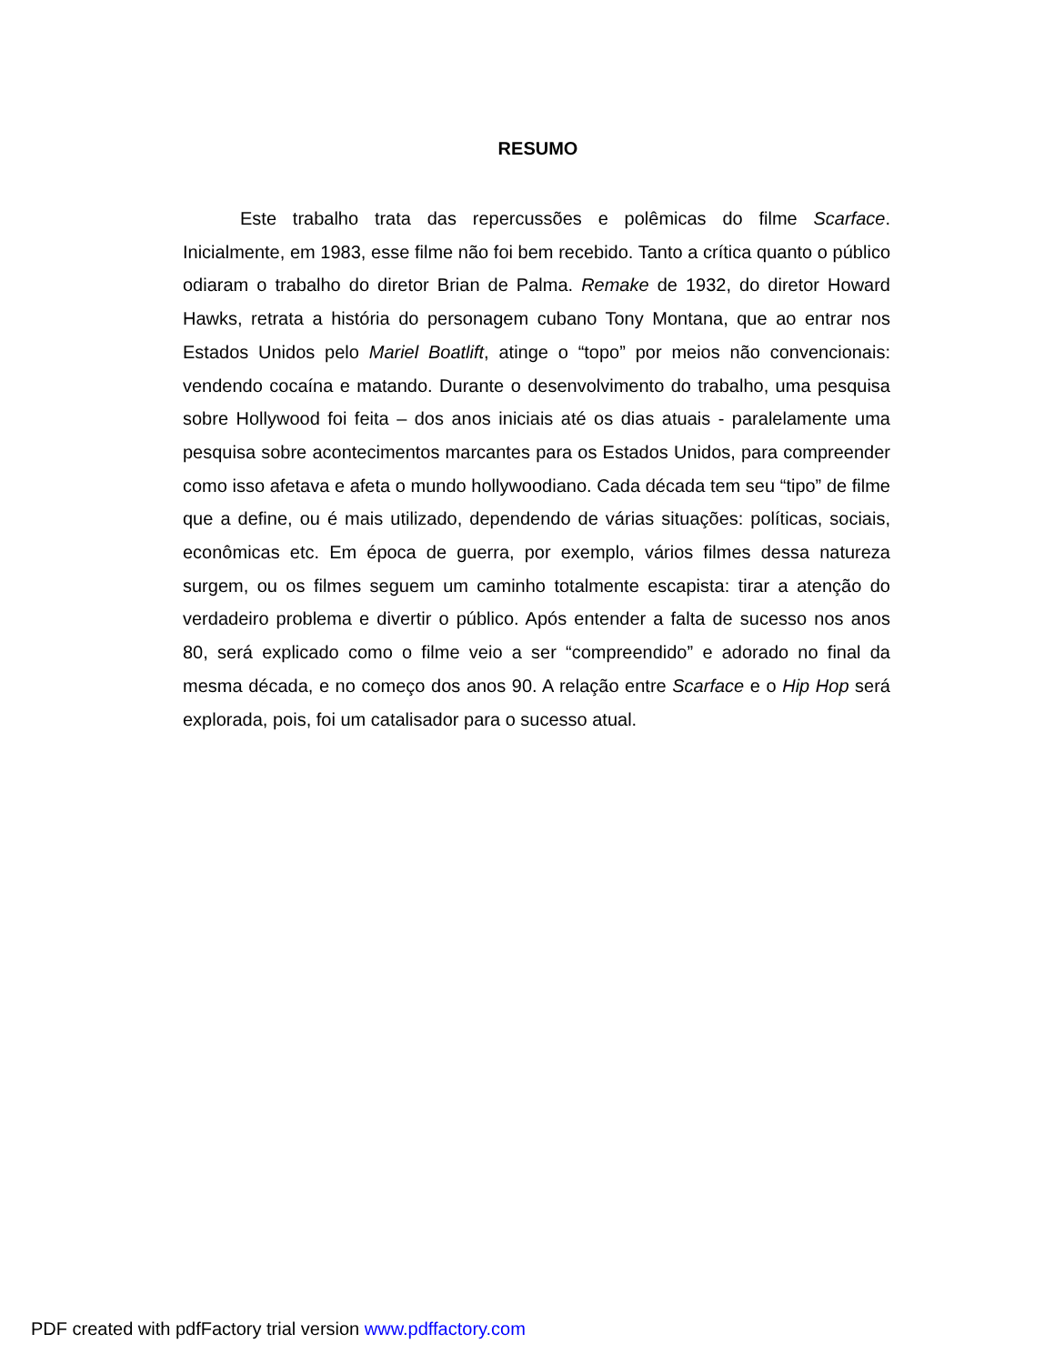RESUMO
Este trabalho trata das repercussões e polêmicas do filme Scarface. Inicialmente, em 1983, esse filme não foi bem recebido. Tanto a crítica quanto o público odiaram o trabalho do diretor Brian de Palma. Remake de 1932, do diretor Howard Hawks, retrata a história do personagem cubano Tony Montana, que ao entrar nos Estados Unidos pelo Mariel Boatlift, atinge o “topo” por meios não convencionais: vendendo cocaína e matando. Durante o desenvolvimento do trabalho, uma pesquisa sobre Hollywood foi feita – dos anos iniciais até os dias atuais - paralelamente uma pesquisa sobre acontecimentos marcantes para os Estados Unidos, para compreender como isso afetava e afeta o mundo hollywoodiano. Cada década tem seu “tipo” de filme que a define, ou é mais utilizado, dependendo de várias situações: políticas, sociais, econômicas etc. Em época de guerra, por exemplo, vários filmes dessa natureza surgem, ou os filmes seguem um caminho totalmente escapista: tirar a atenção do verdadeiro problema e divertir o público. Após entender a falta de sucesso nos anos 80, será explicado como o filme veio a ser “compreendido” e adorado no final da mesma década, e no começo dos anos 90. A relação entre Scarface e o Hip Hop será explorada, pois, foi um catalisador para o sucesso atual.
PDF created with pdfFactory trial version www.pdffactory.com